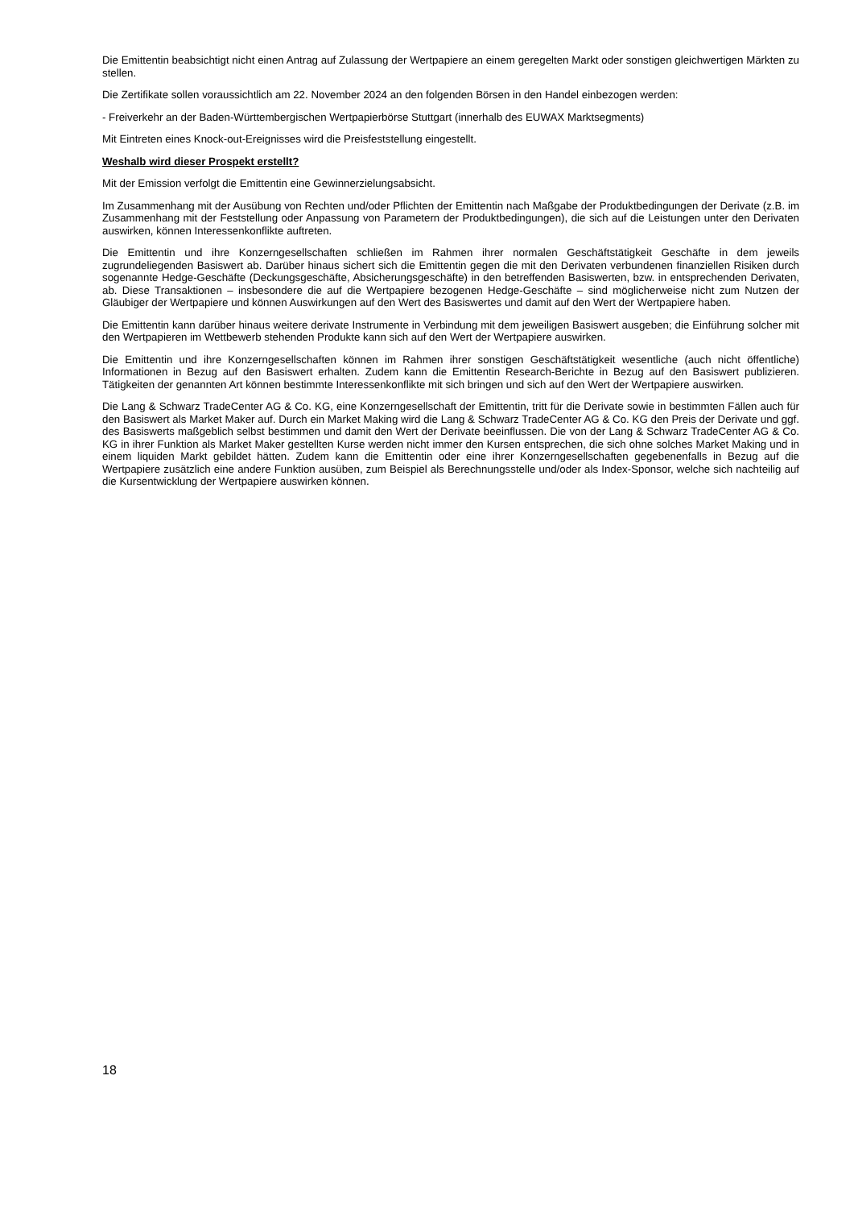Die Emittentin beabsichtigt nicht einen Antrag auf Zulassung der Wertpapiere an einem geregelten Markt oder sonstigen gleichwertigen Märkten zu stellen.
Die Zertifikate sollen voraussichtlich am 22. November 2024 an den folgenden Börsen in den Handel einbezogen werden:
- Freiverkehr an der Baden-Württembergischen Wertpapierbörse Stuttgart (innerhalb des EUWAX Marktsegments)
Mit Eintreten eines Knock-out-Ereignisses wird die Preisfeststellung eingestellt.
Weshalb wird dieser Prospekt erstellt?
Mit der Emission verfolgt die Emittentin eine Gewinnerzielungsabsicht.
Im Zusammenhang mit der Ausübung von Rechten und/oder Pflichten der Emittentin nach Maßgabe der Produktbedingungen der Derivate (z.B. im Zusammenhang mit der Feststellung oder Anpassung von Parametern der Produktbedingungen), die sich auf die Leistungen unter den Derivaten auswirken, können Interessenkonflikte auftreten.
Die Emittentin und ihre Konzerngesellschaften schließen im Rahmen ihrer normalen Geschäftstätigkeit Geschäfte in dem jeweils zugrundeliegenden Basiswert ab. Darüber hinaus sichert sich die Emittentin gegen die mit den Derivaten verbundenen finanziellen Risiken durch sogenannte Hedge-Geschäfte (Deckungsgeschäfte, Absicherungsgeschäfte) in den betreffenden Basiswerten, bzw. in entsprechenden Derivaten, ab. Diese Transaktionen – insbesondere die auf die Wertpapiere bezogenen Hedge-Geschäfte – sind möglicherweise nicht zum Nutzen der Gläubiger der Wertpapiere und können Auswirkungen auf den Wert des Basiswertes und damit auf den Wert der Wertpapiere haben.
Die Emittentin kann darüber hinaus weitere derivate Instrumente in Verbindung mit dem jeweiligen Basiswert ausgeben; die Einführung solcher mit den Wertpapieren im Wettbewerb stehenden Produkte kann sich auf den Wert der Wertpapiere auswirken.
Die Emittentin und ihre Konzerngesellschaften können im Rahmen ihrer sonstigen Geschäftstätigkeit wesentliche (auch nicht öffentliche) Informationen in Bezug auf den Basiswert erhalten. Zudem kann die Emittentin Research-Berichte in Bezug auf den Basiswert publizieren. Tätigkeiten der genannten Art können bestimmte Interessenkonflikte mit sich bringen und sich auf den Wert der Wertpapiere auswirken.
Die Lang & Schwarz TradeCenter AG & Co. KG, eine Konzerngesellschaft der Emittentin, tritt für die Derivate sowie in bestimmten Fällen auch für den Basiswert als Market Maker auf. Durch ein Market Making wird die Lang & Schwarz TradeCenter AG & Co. KG den Preis der Derivate und ggf. des Basiswerts maßgeblich selbst bestimmen und damit den Wert der Derivate beeinflussen. Die von der Lang & Schwarz TradeCenter AG & Co. KG in ihrer Funktion als Market Maker gestellten Kurse werden nicht immer den Kursen entsprechen, die sich ohne solches Market Making und in einem liquiden Markt gebildet hätten. Zudem kann die Emittentin oder eine ihrer Konzerngesellschaften gegebenenfalls in Bezug auf die Wertpapiere zusätzlich eine andere Funktion ausüben, zum Beispiel als Berechnungsstelle und/oder als Index-Sponsor, welche sich nachteilig auf die Kursentwicklung der Wertpapiere auswirken können.
18